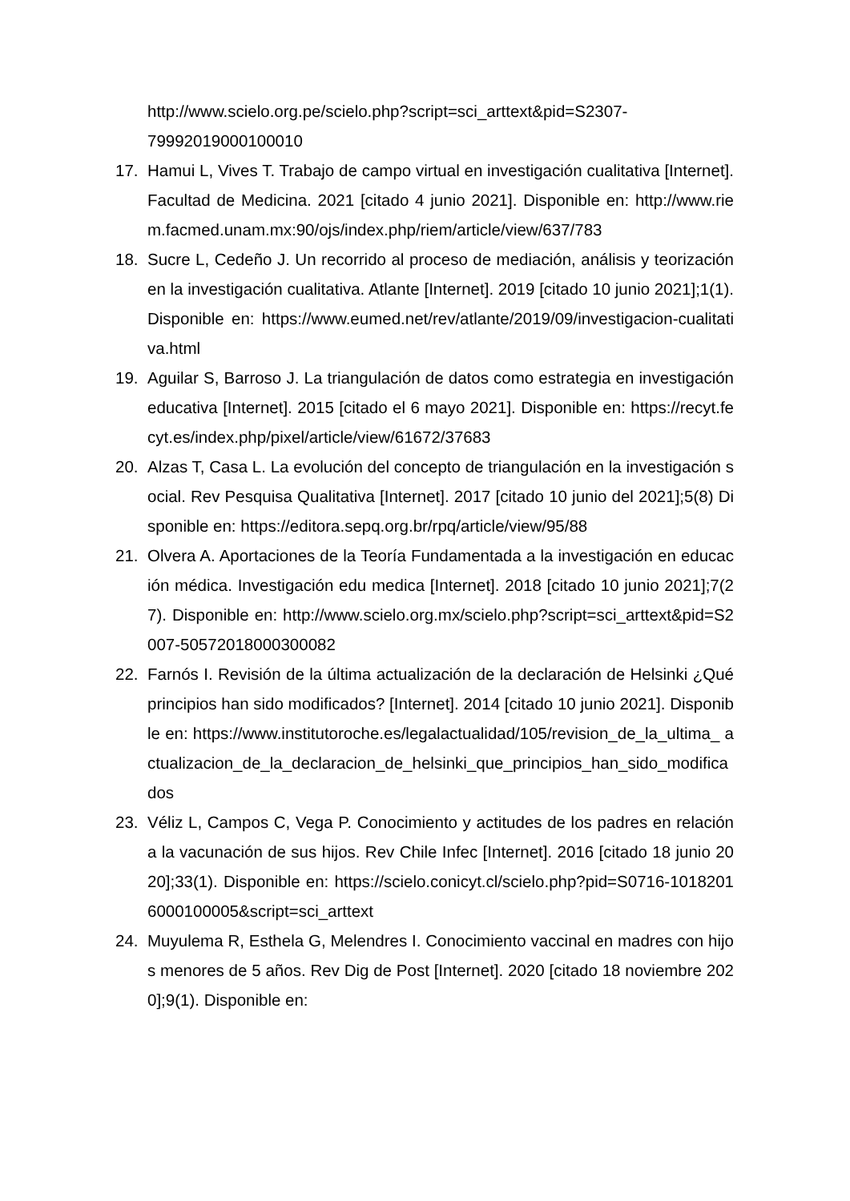http://www.scielo.org.pe/scielo.php?script=sci_arttext&pid=S2307-
79992019000100010
17. Hamui L, Vives T. Trabajo de campo virtual en investigación cualitativa [Internet]. Facultad de Medicina. 2021 [citado 4 junio 2021]. Disponible en: http://www.riem.facmed.unam.mx:90/ojs/index.php/riem/article/view/637/783
18. Sucre L, Cedeño J. Un recorrido al proceso de mediación, análisis y teorización en la investigación cualitativa. Atlante [Internet]. 2019 [citado 10 junio 2021];1(1). Disponible en: https://www.eumed.net/rev/atlante/2019/09/investigacion-cualitativa.html
19. Aguilar S, Barroso J. La triangulación de datos como estrategia en investigación educativa [Internet]. 2015 [citado el 6 mayo 2021]. Disponible en: https://recyt.fecyt.es/index.php/pixel/article/view/61672/37683
20. Alzas T, Casa L. La evolución del concepto de triangulación en la investigación social. Rev Pesquisa Qualitativa [Internet]. 2017 [citado 10 junio del 2021];5(8) Disponible en: https://editora.sepq.org.br/rpq/article/view/95/88
21. Olvera A. Aportaciones de la Teoría Fundamentada a la investigación en educación médica. Investigación edu medica [Internet]. 2018 [citado 10 junio 2021];7(27). Disponible en: http://www.scielo.org.mx/scielo.php?script=sci_arttext&pid=S2007-50572018000300082
22. Farnós I. Revisión de la última actualización de la declaración de Helsinki ¿Qué principios han sido modificados? [Internet]. 2014 [citado 10 junio 2021]. Disponible en: https://www.institutoroche.es/legalactualidad/105/revision_de_la_ultima_ actualizacion_de_la_declaracion_de_helsinki_que_principios_han_sido_modificados
23. Véliz L, Campos C, Vega P. Conocimiento y actitudes de los padres en relación a la vacunación de sus hijos. Rev Chile Infec [Internet]. 2016 [citado 18 junio 2020];33(1). Disponible en: https://scielo.conicyt.cl/scielo.php?pid=S0716-10182016000100005&script=sci_arttext
24. Muyulema R, Esthela G, Melendres I. Conocimiento vaccinal en madres con hijos menores de 5 años. Rev Dig de Post [Internet]. 2020 [citado 18 noviembre 2020];9(1). Disponible en: